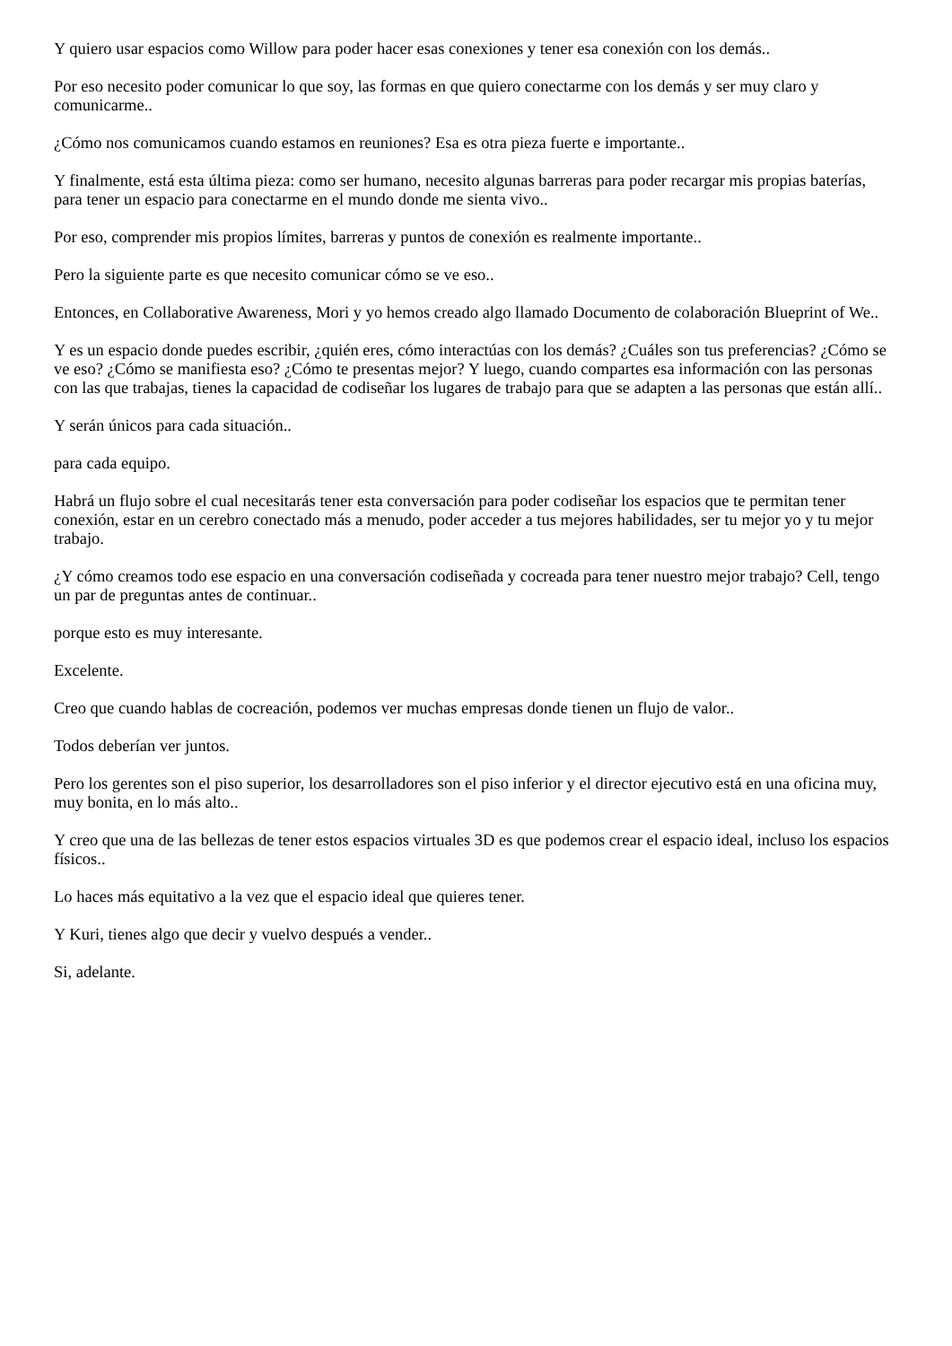Y quiero usar espacios como Willow para poder hacer esas conexiones y tener esa conexión con los demás..
Por eso necesito poder comunicar lo que soy, las formas en que quiero conectarme con los demás y ser muy claro y comunicarme..
¿Cómo nos comunicamos cuando estamos en reuniones? Esa es otra pieza fuerte e importante..
Y finalmente, está esta última pieza: como ser humano, necesito algunas barreras para poder recargar mis propias baterías, para tener un espacio para conectarme en el mundo donde me sienta vivo..
Por eso, comprender mis propios límites, barreras y puntos de conexión es realmente importante..
Pero la siguiente parte es que necesito comunicar cómo se ve eso..
Entonces, en Collaborative Awareness, Mori y yo hemos creado algo llamado Documento de colaboración Blueprint of We..
Y es un espacio donde puedes escribir, ¿quién eres, cómo interactúas con los demás? ¿Cuáles son tus preferencias? ¿Cómo se ve eso? ¿Cómo se manifiesta eso? ¿Cómo te presentas mejor? Y luego, cuando compartes esa información con las personas con las que trabajas, tienes la capacidad de codiseñar los lugares de trabajo para que se adapten a las personas que están allí..
Y serán únicos para cada situación..
para cada equipo.
Habrá un flujo sobre el cual necesitarás tener esta conversación para poder codiseñar los espacios que te permitan tener conexión, estar en un cerebro conectado más a menudo, poder acceder a tus mejores habilidades, ser tu mejor yo y tu mejor trabajo.
¿Y cómo creamos todo ese espacio en una conversación codiseñada y cocreada para tener nuestro mejor trabajo? Cell, tengo un par de preguntas antes de continuar..
porque esto es muy interesante.
Excelente.
Creo que cuando hablas de cocreación, podemos ver muchas empresas donde tienen un flujo de valor..
Todos deberían ver juntos.
Pero los gerentes son el piso superior, los desarrolladores son el piso inferior y el director ejecutivo está en una oficina muy, muy bonita, en lo más alto..
Y creo que una de las bellezas de tener estos espacios virtuales 3D es que podemos crear el espacio ideal, incluso los espacios físicos..
Lo haces más equitativo a la vez que el espacio ideal que quieres tener.
Y Kuri, tienes algo que decir y vuelvo después a vender..
Si, adelante.